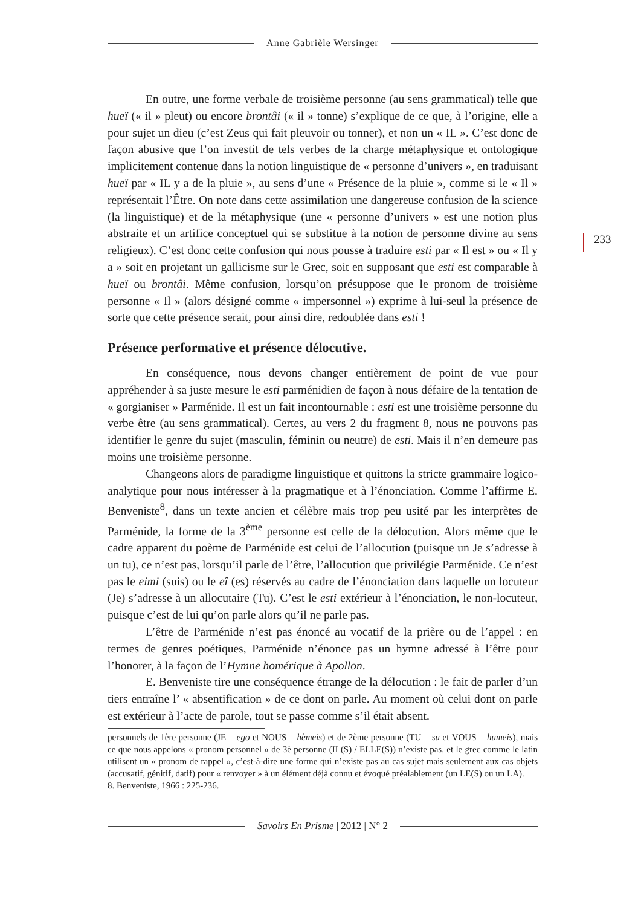Anne Gabrièle Wersinger
233
En outre, une forme verbale de troisième personne (au sens grammatical) telle que hueï (« il » pleut) ou encore brontâi (« il » tonne) s’explique de ce que, à l’origine, elle a pour sujet un dieu (c’est Zeus qui fait pleuvoir ou tonner), et non un « IL ». C’est donc de façon abusive que l’on investit de tels verbes de la charge métaphysique et ontologique implicitement contenue dans la notion linguistique de « personne d’univers », en traduisant hueï par « IL y a de la pluie », au sens d’une « Présence de la pluie », comme si le « Il » représentait l’Être. On note dans cette assimilation une dangereuse confusion de la science (la linguistique) et de la métaphysique (une « personne d’univers » est une notion plus abstraite et un artifice conceptuel qui se substitue à la notion de personne divine au sens religieux). C’est donc cette confusion qui nous pousse à traduire esti par « Il est » ou « Il y a » soit en projetant un gallicisme sur le Grec, soit en supposant que esti est comparable à hueï ou brontâi. Même confusion, lorsqu’on présuppose que le pronom de troisième personne « Il » (alors désigné comme « impersonnel ») exprime à lui-seul la présence de sorte que cette présence serait, pour ainsi dire, redoublée dans esti !
Présence performative et présence délocutive.
En conséquence, nous devons changer entièrement de point de vue pour appréhender à sa juste mesure le esti parménidien de façon à nous défaire de la tentation de « gorgianiser » Parménide. Il est un fait incontournable : esti est une troisième personne du verbe être (au sens grammatical). Certes, au vers 2 du fragment 8, nous ne pouvons pas identifier le genre du sujet (masculin, féminin ou neutre) de esti. Mais il n’en demeure pas moins une troisième personne.
Changeons alors de paradigme linguistique et quittons la stricte grammaire logico-analytique pour nous intéresser à la pragmatique et à l’énonciation. Comme l’affirme E. Benveniste<sup>8</sup>, dans un texte ancien et célèbre mais trop peu usité par les interprètes de Parménide, la forme de la 3<sup>ème</sup> personne est celle de la délocution. Alors même que le cadre apparent du poème de Parménide est celui de l’allocution (puisque un Je s’adresse à un tu), ce n’est pas, lorsqu’il parle de l’être, l’allocution que privilégie Parménide. Ce n’est pas le eimi (suis) ou le eî (es) réservés au cadre de l’énonciation dans laquelle un locuteur (Je) s’adresse à un allocutaire (Tu). C’est le esti extérieur à l’énonciation, le non-locuteur, puisque c’est de lui qu’on parle alors qu’il ne parle pas.
L’être de Parménide n’est pas énoncé au vocatif de la prière ou de l’appel : en termes de genres poétiques, Parménide n’énonce pas un hymne adressé à l’être pour l’honorer, à la façon de l’Hymne homérique à Apollon.
E. Benveniste tire une conséquence étrange de la délocution : le fait de parler d’un tiers entraîne l’ « absentification » de ce dont on parle. Au moment où celui dont on parle est extérieur à l’acte de parole, tout se passe comme s’il était absent.
personnels de 1ère personne (JE = ego et NOUS = hèmeis) et de 2ème personne (TU = su et VOUS = humeis), mais ce que nous appelons « pronom personnel » de 3è personne (IL(S) / ELLE(S)) n’existe pas, et le grec comme le latin utilisent un « pronom de rappel », c’est-à-dire une forme qui n’existe pas au cas sujet mais seulement aux cas objets (accusatif, génitif, datif) pour « renvoyer » à un élément déjà connu et évoqué préalablement (un LE(S) ou un LA).
8. Benveniste, 1966 : 225-236.
Savoirs En Prisme | 2012 | N° 2